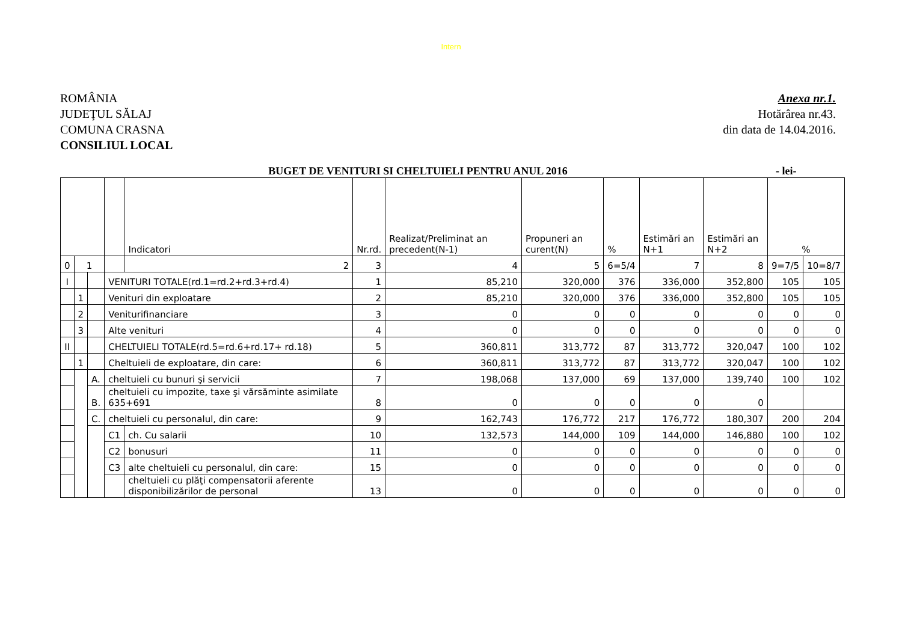Intern
ROMÂNIA
JUDEŢUL SĂLAJ
COMUNA CRASNA
CONSILIUL LOCAL
Anexa nr.1.
Hotărârea nr.43.
din data de 14.04.2016.
BUGET DE VENITURI SI CHELTUIELI PENTRU ANUL 2016
- lei-
| | | | | Indicatori | Nr.rd. | Realizat/Preliminat an precedent(N-1) | Propuneri an curent(N) | % | Estimări an N+1 | Estimări an N+2 | % | |
| 0 | 1 | | | 2 | 3 | 4 | 5 | 6=5/4 | 7 | 8 | 9=7/5 | 10=8/7 |
| I | | | VENITURI TOTALE(rd.1=rd.2+rd.3+rd.4) | | 1 | 85,210 | 320,000 | 376 | 336,000 | 352,800 | 105 | 105 |
| | 1 | | Venituri din exploatare | | 2 | 85,210 | 320,000 | 376 | 336,000 | 352,800 | 105 | 105 |
| | 2 | | Veniturifinanciare | | 3 | 0 | 0 | 0 | 0 | 0 | 0 | 0 |
| | 3 | | Alte venituri | | 4 | 0 | 0 | 0 | 0 | 0 | 0 | 0 |
| II | | | CHELTUIELI TOTALE(rd.5=rd.6+rd.17+ rd.18) | | 5 | 360,811 | 313,772 | 87 | 313,772 | 320,047 | 100 | 102 |
| | 1 | | Cheltuieli de exploatare, din care: | | 6 | 360,811 | 313,772 | 87 | 313,772 | 320,047 | 100 | 102 |
| | | A. | cheltuieli cu bunuri şi servicii | | 7 | 198,068 | 137,000 | 69 | 137,000 | 139,740 | 100 | 102 |
| | | B. | cheltuieli cu impozite, taxe şi vărsăminte asimilate 635+691 | | 8 | 0 | 0 | 0 | 0 | 0 | | |
| | | C. | cheltuieli cu personalul, din care: | | 9 | 162,743 | 176,772 | 217 | 176,772 | 180,307 | 200 | 204 |
| | | | C1 | ch. Cu salarii | 10 | 132,573 | 144,000 | 109 | 144,000 | 146,880 | 100 | 102 |
| | | | C2 | bonusuri | 11 | 0 | 0 | 0 | 0 | 0 | 0 | 0 |
| | | | C3 | alte cheltuieli cu personalul, din care: | 15 | 0 | 0 | 0 | 0 | 0 | 0 | 0 |
| | | | | cheltuieli cu plăţi compensatorii aferente disponibilizărilor de personal | 13 | 0 | 0 | 0 | 0 | 0 | 0 | 0 |